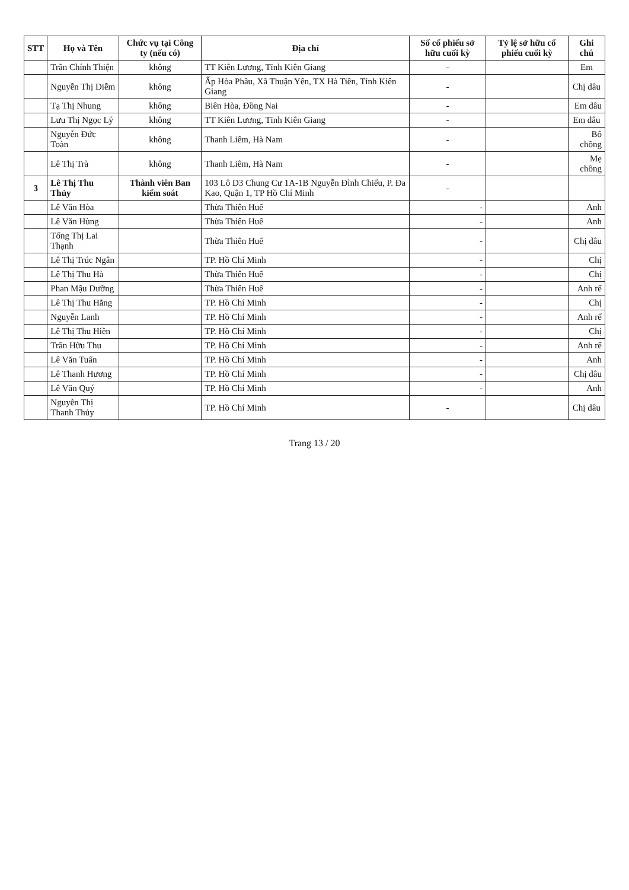| STT | Họ và Tên | Chức vụ tại Công ty (nếu có) | Địa chỉ | Số cổ phiếu sở hữu cuối kỳ | Tỷ lệ sở hữu cổ phiếu cuối kỳ | Ghi chú |
| --- | --- | --- | --- | --- | --- | --- |
| | Trần Chính Thiện | không | TT Kiên Lương, Tỉnh Kiên Giang | - | | Em |
| | Nguyễn Thị Diễm | không | Ấp Hòa Phầu, Xã Thuận Yên, TX Hà Tiên, Tỉnh Kiên Giang | - | | Chị dâu |
| | Tạ Thị Nhung | không | Biên Hòa, Đồng Nai | - | | Em dâu |
| | Lưu Thị Ngọc Lý | không | TT Kiên Lương, Tỉnh Kiên Giang | - | | Em dâu |
| | Nguyễn Đức Toàn | không | Thanh Liêm, Hà Nam | - | | Bố chồng |
| | Lê Thị Trà | không | Thanh Liêm, Hà Nam | - | | Mẹ chồng |
| 3 | Lê Thị Thu Thủy | Thành viên Ban kiểm soát | 103 Lô D3 Chung Cư 1A-1B Nguyễn Đình Chiểu, P. Đa Kao, Quận 1, TP Hồ Chí Minh | - | | |
| | Lê Văn Hòa | | Thừa Thiên Huế | - | | Anh |
| | Lê Văn Hùng | | Thừa Thiên Huế | - | | Anh |
| | Tống Thị Lai Thạnh | | Thừa Thiên Huế | - | | Chị dâu |
| | Lê Thị Trúc Ngân | | TP. Hồ Chí Minh | - | | Chị |
| | Lê Thị Thu Hà | | Thừa Thiên Huế | - | | Chị |
| | Phan Mậu Dưỡng | | Thừa Thiên Huế | - | | Anh rể |
| | Lê Thị Thu Hằng | | TP. Hồ Chí Minh | - | | Chị |
| | Nguyễn Lanh | | TP. Hồ Chí Minh | - | | Anh rể |
| | Lê Thị Thu Hiền | | TP. Hồ Chí Minh | - | | Chị |
| | Trần Hữu Thu | | TP. Hồ Chí Minh | - | | Anh rể |
| | Lê Văn Tuấn | | TP. Hồ Chí Minh | - | | Anh |
| | Lê Thanh Hương | | TP. Hồ Chí Minh | - | | Chị dâu |
| | Lê Văn Quý | | TP. Hồ Chí Minh | - | | Anh |
| | Nguyễn Thị Thanh Thủy | | TP. Hồ Chí Minh | - | | Chị dâu |
Trang 13 / 20